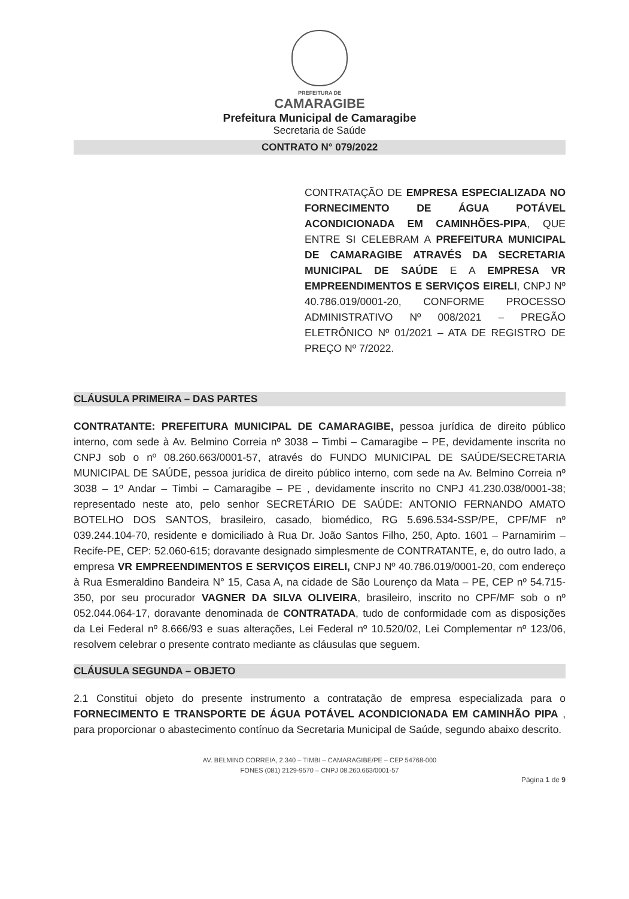PREFEITURA DE
CAMARAGIBE
Prefeitura Municipal de Camaragibe
Secretaria de Saúde
CONTRATO N° 079/2022
CONTRATAÇÃO DE EMPRESA ESPECIALIZADA NO FORNECIMENTO DE ÁGUA POTÁVEL ACONDICIONADA EM CAMINHÕES-PIPA, QUE ENTRE SI CELEBRAM A PREFEITURA MUNICIPAL DE CAMARAGIBE ATRAVÉS DA SECRETARIA MUNICIPAL DE SAÚDE E A EMPRESA VR EMPREENDIMENTOS E SERVIÇOS EIRELI, CNPJ Nº 40.786.019/0001-20, CONFORME PROCESSO ADMINISTRATIVO Nº 008/2021 – PREGÃO ELETRÔNICO Nº 01/2021 – ATA DE REGISTRO DE PREÇO Nº 7/2022.
CLÁUSULA PRIMEIRA – DAS PARTES
CONTRATANTE: PREFEITURA MUNICIPAL DE CAMARAGIBE, pessoa jurídica de direito público interno, com sede à Av. Belmino Correia nº 3038 – Timbi – Camaragibe – PE, devidamente inscrita no CNPJ sob o nº 08.260.663/0001-57, através do FUNDO MUNICIPAL DE SAÚDE/SECRETARIA MUNICIPAL DE SAÚDE, pessoa jurídica de direito público interno, com sede na Av. Belmino Correia nº 3038 – 1º Andar – Timbi – Camaragibe – PE , devidamente inscrito no CNPJ 41.230.038/0001-38; representado neste ato, pelo senhor SECRETÁRIO DE SAÚDE: ANTONIO FERNANDO AMATO BOTELHO DOS SANTOS, brasileiro, casado, biomédico, RG 5.696.534-SSP/PE, CPF/MF nº 039.244.104-70, residente e domiciliado à Rua Dr. João Santos Filho, 250, Apto. 1601 – Parnamirim – Recife-PE, CEP: 52.060-615; doravante designado simplesmente de CONTRATANTE, e, do outro lado, a empresa VR EMPREENDIMENTOS E SERVIÇOS EIRELI, CNPJ Nº 40.786.019/0001-20, com endereço à Rua Esmeraldino Bandeira N° 15, Casa A, na cidade de São Lourenço da Mata – PE, CEP nº 54.715-350, por seu procurador VAGNER DA SILVA OLIVEIRA, brasileiro, inscrito no CPF/MF sob o nº 052.044.064-17, doravante denominada de CONTRATADA, tudo de conformidade com as disposições da Lei Federal nº 8.666/93 e suas alterações, Lei Federal nº 10.520/02, Lei Complementar nº 123/06, resolvem celebrar o presente contrato mediante as cláusulas que seguem.
CLÁUSULA SEGUNDA – OBJETO
2.1 Constitui objeto do presente instrumento a contratação de empresa especializada para o FORNECIMENTO E TRANSPORTE DE ÁGUA POTÁVEL ACONDICIONADA EM CAMINHÃO PIPA , para proporcionar o abastecimento contínuo da Secretaria Municipal de Saúde, segundo abaixo descrito.
AV. BELMINO CORREIA, 2.340 – TIMBI – CAMARAGIBE/PE – CEP 54768-000
FONES (081) 2129-9570 – CNPJ 08.260.663/0001-57
Página 1 de 9